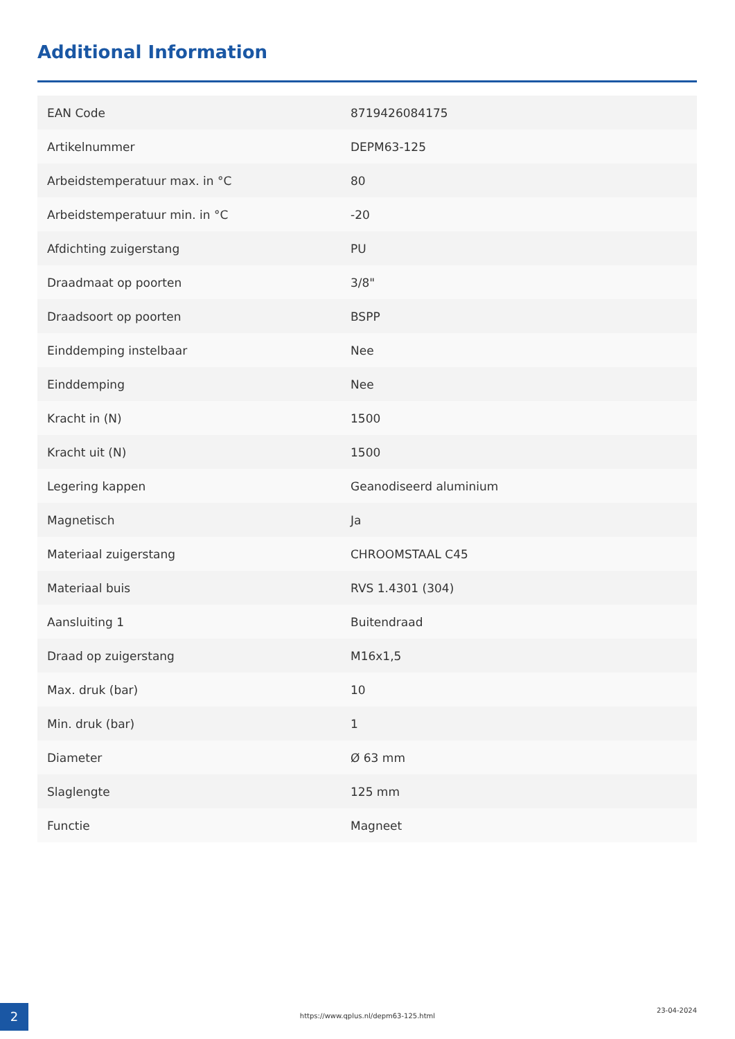Additional Information
| EAN Code | 8719426084175 |
| Artikelnummer | DEPM63-125 |
| Arbeidstemperatuur max. in °C | 80 |
| Arbeidstemperatuur min. in °C | -20 |
| Afdichting zuigerstang | PU |
| Draadmaat op poorten | 3/8" |
| Draadsoort op poorten | BSPP |
| Einddemping instelbaar | Nee |
| Einddemping | Nee |
| Kracht in (N) | 1500 |
| Kracht uit (N) | 1500 |
| Legering kappen | Geanodiseerd aluminium |
| Magnetisch | Ja |
| Materiaal zuigerstang | CHROOMSTAAL C45 |
| Materiaal buis | RVS 1.4301 (304) |
| Aansluiting 1 | Buitendraad |
| Draad op zuigerstang | M16x1,5 |
| Max. druk (bar) | 10 |
| Min. druk (bar) | 1 |
| Diameter | Ø 63 mm |
| Slaglengte | 125 mm |
| Functie | Magneet |
2 https://www.qplus.nl/depm63-125.html
23-04-2024